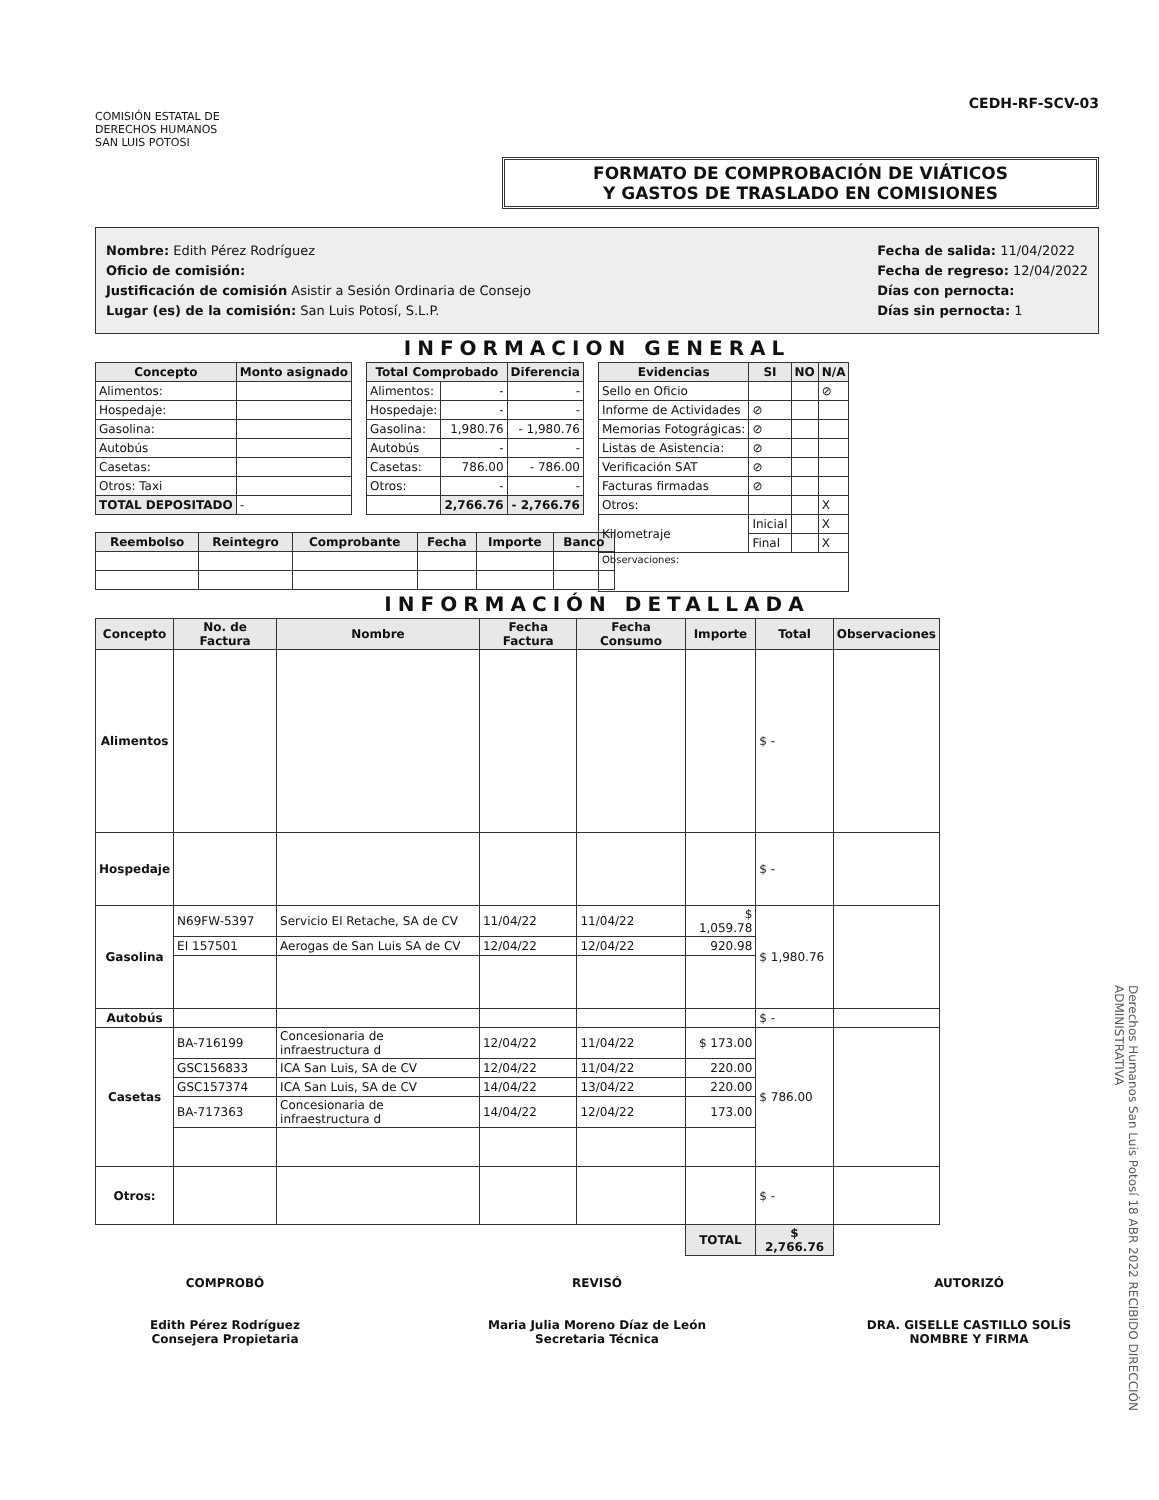COMISIÓN ESTATAL DE
DERECHOS HUMANOS
SAN LUIS POTOSI
CEDH-RF-SCV-03
FORMATO DE COMPROBACIÓN DE VIÁTICOS
Y GASTOS DE TRASLADO EN COMISIONES
Nombre: Edith Pérez Rodríguez
Oficio de comisión:
Justificación de comisión Asistir a Sesión Ordinaria de Consejo
Lugar (es) de la comisión: San Luis Potosí, S.L.P.
Fecha de salida: 11/04/2022
Fecha de regreso: 12/04/2022
Días con pernocta:
Días sin pernocta: 1
INFORMACION GENERAL
| Concepto | Monto asignado |
| --- | --- |
| Alimentos: | |
| Hospedaje: | |
| Gasolina: | |
| Autobús | |
| Casetas: | |
| Otros: Taxi | |
| TOTAL DEPOSITADO | - |
| Total Comprobado | | Diferencia |
| --- | --- | --- |
| Alimentos: | - | - |
| Hospedaje: | - | - |
| Gasolina: | 1,980.76 | - 1,980.76 |
| Autobús | - | - |
| Casetas: | 786.00 | - 786.00 |
| Otros: | - | - |
| | 2,766.76 | - 2,766.76 |
| Evidencias | SI | NO | N/A |
| --- | --- | --- | --- |
| Sello en Oficio | | | ⊘ |
| Informe de Actividades | ⊘ | | |
| Memorias Fotográgicas: | ⊘ | | |
| Listas de Asistencia: | ⊘ | | |
| Verificación SAT | ⊘ | | |
| Facturas firmadas | ⊘ | | |
| Otros: | | | X |
| Kilometraje | Inicial | | X |
| | Final | | X |
| Observaciones: | | | |
| Reembolso | Reintegro | Comprobante | Fecha | Importe | Banco |
| --- | --- | --- | --- | --- | --- |
INFORMACIÓN DETALLADA
| Concepto | No. de Factura | Nombre | Fecha Factura | Fecha Consumo | Importe | Total | Observaciones |
| --- | --- | --- | --- | --- | --- | --- | --- |
| Alimentos | | | | | | $ - | |
| Hospedaje | | | | | | $ - | |
| Gasolina | N69FW-5397 | Servicio El Retache, SA de CV | 11/04/22 | 11/04/22 | $ 1,059.78 | $ 1,980.76 | |
| | EI 157501 | Aerogas de San Luis SA de CV | 12/04/22 | 12/04/22 | 920.98 | | |
| Autobús | | | | | | $ - | |
| Casetas | BA-716199 | Concesionaria de infraestructura d | 12/04/22 | 11/04/22 | $ 173.00 | $ 786.00 | |
| | GSC156833 | ICA San Luis, SA de CV | 12/04/22 | 11/04/22 | 220.00 | | |
| | GSC157374 | ICA San Luis, SA de CV | 14/04/22 | 13/04/22 | 220.00 | | |
| | BA-717363 | Concesionaria de infraestructura d | 14/04/22 | 12/04/22 | 173.00 | | |
| Otros: | | | | | | $ - | |
| | | | | | TOTAL | $ 2,766.76 | |
COMPROBÓ
Edith Pérez Rodríguez
Consejera Propietaria
REVISÓ
Maria Julia Moreno Díaz de León
Secretaria Técnica
AUTORIZÓ
DRA. GISELLE CASTILLO SOLÍS
NOMBRE Y FIRMA
Derechos Humanos San Luis Potosí 18 ABR 2022 RECIBIDO DIRECCIÓN ADMINISTRATIVA